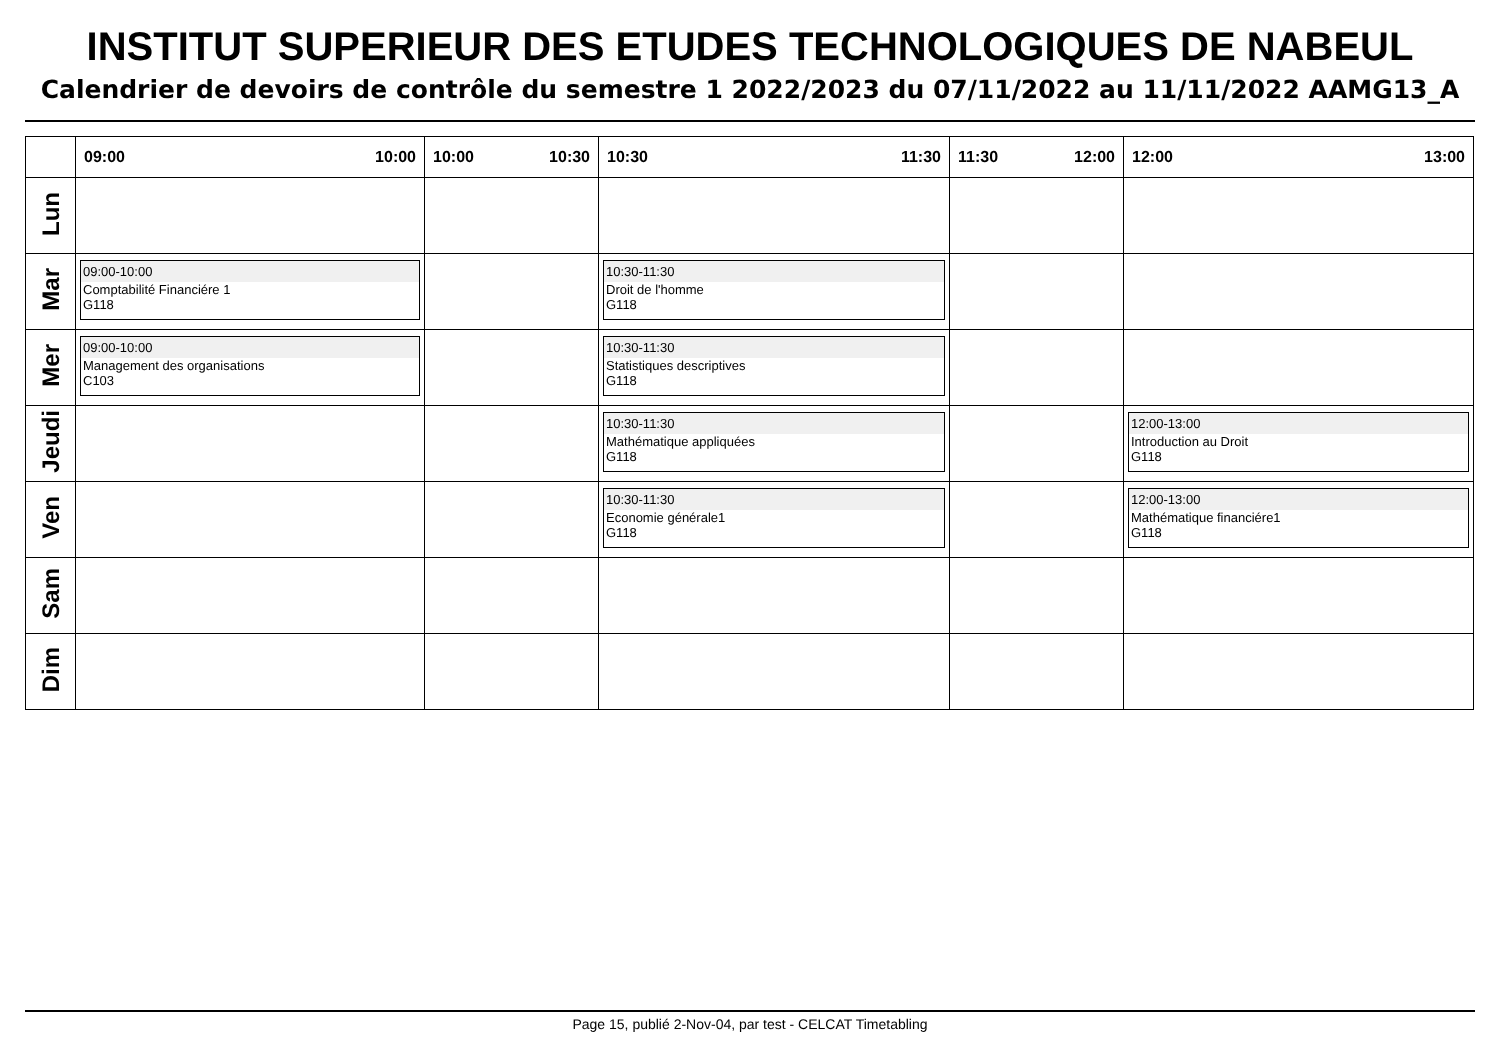INSTITUT SUPERIEUR DES ETUDES TECHNOLOGIQUES DE NABEUL
Calendrier de devoirs de contrôle du semestre 1 2022/2023 du 07/11/2022 au 11/11/2022 AAMG13_A
| | 09:00 10:00 | 10:00 10:30 | 10:30 11:30 | 11:30 12:00 | 12:00 13:00 |
| --- | --- | --- | --- | --- | --- |
| Lun | | | | | |
| Mar | 09:00-10:00 Comptabilité Financiére 1 G118 | | 10:30-11:30 Droit de l'homme G118 | | |
| Mer | 09:00-10:00 Management des organisations C103 | | 10:30-11:30 Statistiques descriptives G118 | | |
| Jeudi | | | 10:30-11:30 Mathématique appliquées G118 | | 12:00-13:00 Introduction au Droit G118 |
| Ven | | | 10:30-11:30 Economie générale1 G118 | | 12:00-13:00 Mathématique financiére1 G118 |
| Sam | | | | | |
| Dim | | | | | |
Page 15, publié 2-Nov-04, par test - CELCAT Timetabling